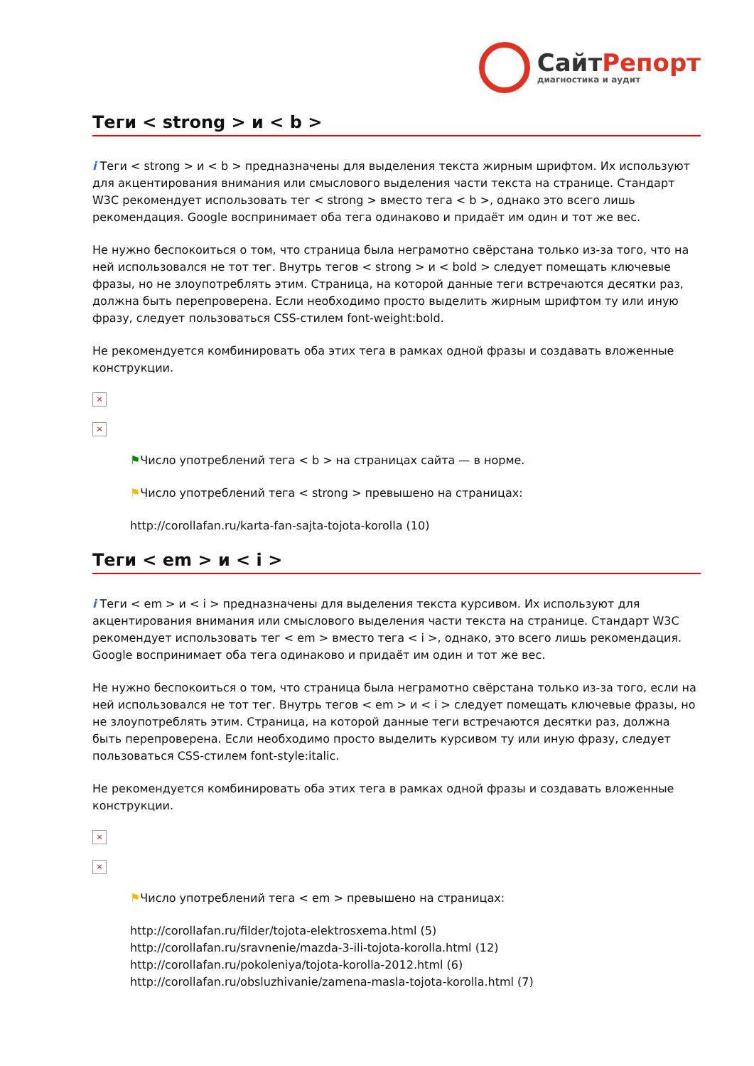СайтРепорт
диагностика и аудит
Теги < strong > и < b >
i Теги < strong > и < b > предназначены для выделения текста жирным шрифтом. Их используют для акцентирования внимания или смыслового выделения части текста на странице. Стандарт W3C рекомендует использовать тег < strong > вместо тега < b >, однако это всего лишь рекомендация. Google воспринимает оба тега одинаково и придаёт им один и тот же вес.
Не нужно беспокоиться о том, что страница была неграмотно свёрстана только из-за того, что на ней использовался не тот тег. Внутрь тегов < strong > и < bold > следует помещать ключевые фразы, но не злоупотреблять этим. Страница, на которой данные теги встречаются десятки раз, должна быть перепроверена. Если необходимо просто выделить жирным шрифтом ту или иную фразу, следует пользоваться CSS-стилем font-weight:bold.
Не рекомендуется комбинировать оба этих тега в рамках одной фразы и создавать вложенные конструкции.
×
×
⚑Число употреблений тега < b > на страницах сайта — в норме.
⚑Число употреблений тега < strong > превышено на страницах:
http://corollafan.ru/karta-fan-sajta-tojota-korolla (10)
Теги < em > и < i >
i Теги < em > и < i > предназначены для выделения текста курсивом. Их используют для акцентирования внимания или смыслового выделения части текста на странице. Стандарт W3C рекомендует использовать тег < em > вместо тега < i >, однако, это всего лишь рекомендация. Google воспринимает оба тега одинаково и придаёт им один и тот же вес.
Не нужно беспокоиться о том, что страница была неграмотно свёрстана только из-за того, если на ней использовался не тот тег. Внутрь тегов < em > и < i > следует помещать ключевые фразы, но не злоупотреблять этим. Страница, на которой данные теги встречаются десятки раз, должна быть перепроверена. Если необходимо просто выделить курсивом ту или иную фразу, следует пользоваться CSS-стилем font-style:italic.
Не рекомендуется комбинировать оба этих тега в рамках одной фразы и создавать вложенные конструкции.
×
×
⚑Число употреблений тега < em > превышено на страницах:
http://corollafan.ru/filder/tojota-elektrosxema.html (5)
http://corollafan.ru/sravnenie/mazda-3-ili-tojota-korolla.html (12)
http://corollafan.ru/pokoleniya/tojota-korolla-2012.html (6)
http://corollafan.ru/obsluzhivanie/zamena-masla-tojota-korolla.html (7)